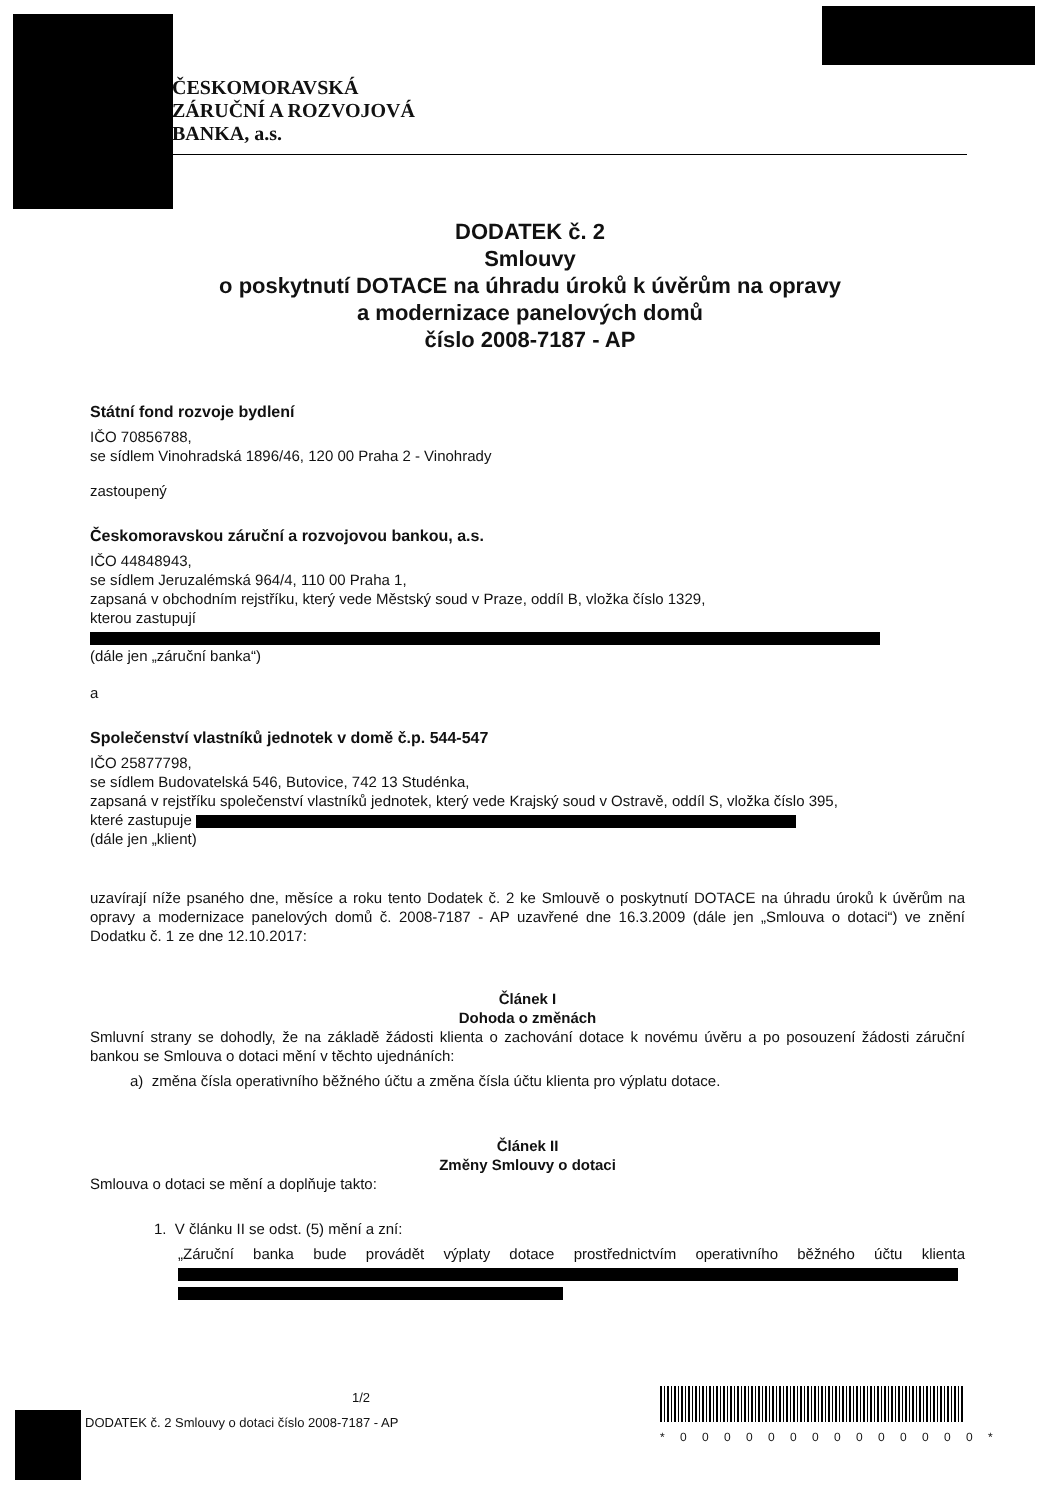ČESKOMORAVSKÁ
ZÁRUČNÍ A ROZVOJOVÁ
BANKA, a.s.
DODATEK č. 2
Smlouvy
o poskytnutí DOTACE na úhradu úroků k úvěrům na opravy
a modernizace panelových domů
číslo 2008-7187 - AP
Státní fond rozvoje bydlení
IČO 70856788,
se sídlem Vinohradská 1896/46, 120 00 Praha 2 - Vinohrady
zastoupený
Českomoravskou záruční a rozvojovou bankou, a.s.
IČO 44848943,
se sídlem Jeruzalémská 964/4, 110 00 Praha 1,
zapsaná v obchodním rejstříku, který vede Městský soud v Praze, oddíl B, vložka číslo 1329,
kterou zastupují
(dále jen „záruční banka“)
a
Společenství vlastníků jednotek v domě č.p. 544-547
IČO 25877798,
se sídlem Budovatelská 546, Butovice, 742 13 Studénka,
zapsaná v rejstříku společenství vlastníků jednotek, který vede Krajský soud v Ostravě, oddíl S, vložka číslo 395,
které zastupuje
(dále jen „klient)
uzavírají níže psaného dne, měsíce a roku tento Dodatek č. 2 ke Smlouvě o poskytnutí DOTACE na úhradu úroků k úvěrům na opravy a modernizace panelových domů č. 2008-7187 - AP uzavřené dne 16.3.2009 (dále jen „Smlouva o dotaci“) ve znění Dodatku č. 1 ze dne 12.10.2017:
Článek I
Dohoda o změnách
Smluvní strany se dohodly, že na základě žádosti klienta o zachování dotace k novému úvěru a po posouzení žádosti záruční bankou se Smlouva o dotaci mění v těchto ujednáních:
a) změna čísla operativního běžného účtu a změna čísla účtu klienta pro výplatu dotace.
Článek II
Změny Smlouvy o dotaci
Smlouva o dotaci se mění a doplňuje takto:
1. V článku II se odst. (5) mění a zní:
„Záruční banka bude provádět výplaty dotace prostřednictvím operativního běžného účtu klienta
1/2
DODATEK č. 2 Smlouvy o dotaci číslo 2008-7187 - AP
* 0 0 0 0 0 0 0 0 0 0 0 0 0 0 *